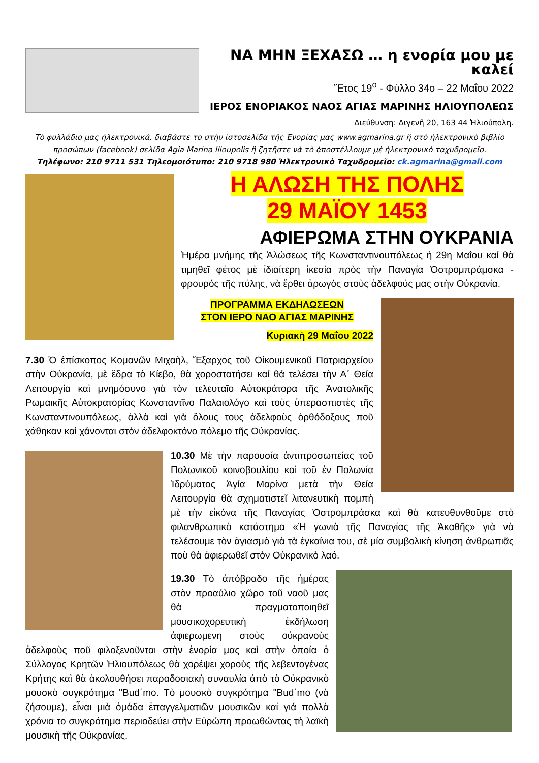ΝΑ ΜΗΝ ΞΕΧΑΣΩ … η ενορία μου με καλεί
Ἔτος 19<sup>ο</sup> - Φύλλο 34ο – 22 Μαΐου 2022
ΙΕΡΟΣ ΕΝΟΡΙΑΚΟΣ ΝΑΟΣ ΑΓΙΑΣ ΜΑΡΙΝΗΣ ΗΛΙΟΥΠΟΛΕΩΣ
Διεύθυνση: Διγενῆ 20, 163 44 Ἡλιούπολη.
Τὸ φυλλάδιο μας ἠλεκτρονικά, διαβάστε το στὴν ἱστοσελίδα τῆς Ἐνορίας μας www.agmarina.gr ἢ στὸ ἠλεκτρονικὸ βιβλίο προσώπων (facebook) σελίδα Agia Marina Ilioupolis ἢ ζητῆστε νὰ τὸ ἀποστέλλουμε μὲ ἠλεκτρονικὸ ταχυδρομεῖο.
Τηλέφωνο: 210 9711 531 Τηλεομοιότυπο: 210 9718 980 Ἠλεκτρονικὸ Ταχυδρομεῖο: ck.agmarina@gmail.com
Η ΑΛΩΣΗ ΤΗΣ ΠΟΛΗΣ
29 ΜΑΪΟΥ 1453
ΑΦΙΕΡΩΜΑ ΣΤΗΝ ΟΥΚΡΑΝΙΑ
Ἡμέρα μνήμης τῆς Ἁλώσεως τῆς Κωνσταντινουπόλεως ἡ 29η Μαΐου καί θὰ τιμηθεῖ φέτος μὲ ἰδιαίτερη ἱκεσία πρὸς τὴν Παναγία Ὀστρομπράμσκα - φρουρός τῆς πύλης, νὰ ἔρθει ἀρωγὸς στοὺς ἀδελφούς μας στὴν Οὐκρανία.
ΠΡΟΓΡΑΜΜΑ ΕΚΔΗΛΩΣΕΩΝ
ΣΤΟΝ ΙΕΡΟ ΝΑΟ ΑΓΙΑΣ ΜΑΡΙΝΗΣ
Κυριακὴ 29 Μαΐου 2022
7.30 Ὁ ἐπίσκοπος Κομανῶν Μιχαὴλ, Ἔξαρχος τοῦ Οἰκουμενικοῦ Πατριαρχείου στὴν Οὐκρανία, μὲ ἕδρα τὸ Κίεβο, θὰ χοροστατήσει καί θά τελέσει τὴν Α΄ Θεία Λειτουργία καὶ μνημόσυνο γιὰ τὸν τελευταῖο Αὐτοκράτορα τῆς Ἀνατολικῆς Ρωμαικῆς Αὐτοκρατορίας Κωνσταντῖνο Παλαιολόγο καὶ τοὺς ὑπερασπιστὲς τῆς Κωνσταντινουπόλεως, ἀλλὰ καὶ γιὰ ὅλους τους ἀδελφοὺς ὀρθόδοξους ποῦ χάθηκαν καὶ χάνονται στὸν ἀδελφοκτόνο πόλεμο τῆς Οὐκρανίας.
10.30 Μὲ τὴν παρουσία ἀντιπροσωπείας τοῦ Πολωνικοῦ κοινοβουλίου καὶ τοῦ ἐν Πολωνία Ἱδρύματος Ἁγία Μαρίνα μετὰ τὴν Θεία Λειτουργία θὰ σχηματιστεῖ λιτανευτικὴ πομπὴ μὲ τὴν εἰκόνα τῆς Παναγίας Ὀστρομπράσκα καὶ θὰ κατευθυνθοῦμε στὸ φιλανθρωπικὸ κατάστημα «Ἡ γωνιὰ τῆς Παναγίας τῆς Ἀκαθῆς» γιὰ νὰ τελέσουμε τὸν ἁγιασμὸ γιὰ τὰ ἐγκαίνια του, σὲ μία συμβολικὴ κίνηση ἀνθρωπιᾶς ποὺ θὰ ἀφιερωθεῖ στὸν Οὐκρανικὸ λαό.
19.30 Τὸ ἀπόβραδο τῆς ἡμέρας στὸν προαύλιο χῶρο τοῦ ναοῦ μας θὰ πραγματοποιηθεῖ μουσικοχορευτικὴ ἐκδήλωση ἀφιερωμενη στοὺς οὐκρανοὺς ἀδελφοὺς ποῦ φιλοξενοῦνται στὴν ἐνορία μας καὶ στὴν ὁποία ὁ Σύλλογος Κρητῶν Ἡλιουπόλεως θὰ χορέψει χοροὺς τῆς λεβεντογένας Κρήτης καὶ θὰ ἀκολουθήσει παραδοσιακὴ συναυλία ἀπὸ τὸ Οὐκρανικὸ μουσκὸ συγκρότημα "Bud΄mo. Τὸ μουσκὸ συγκρότημα "Bud΄mo (νὰ ζήσουμε), εἶναι μιὰ ὁμάδα ἐπαγγελματιῶν μουσικῶν καί γιά πολλὰ χρόνια το συγκρότημα περιοδεύει στὴν Εὐρώπη προωθώντας τὴ λαϊκὴ μουσικὴ τῆς Οὐκρανίας.